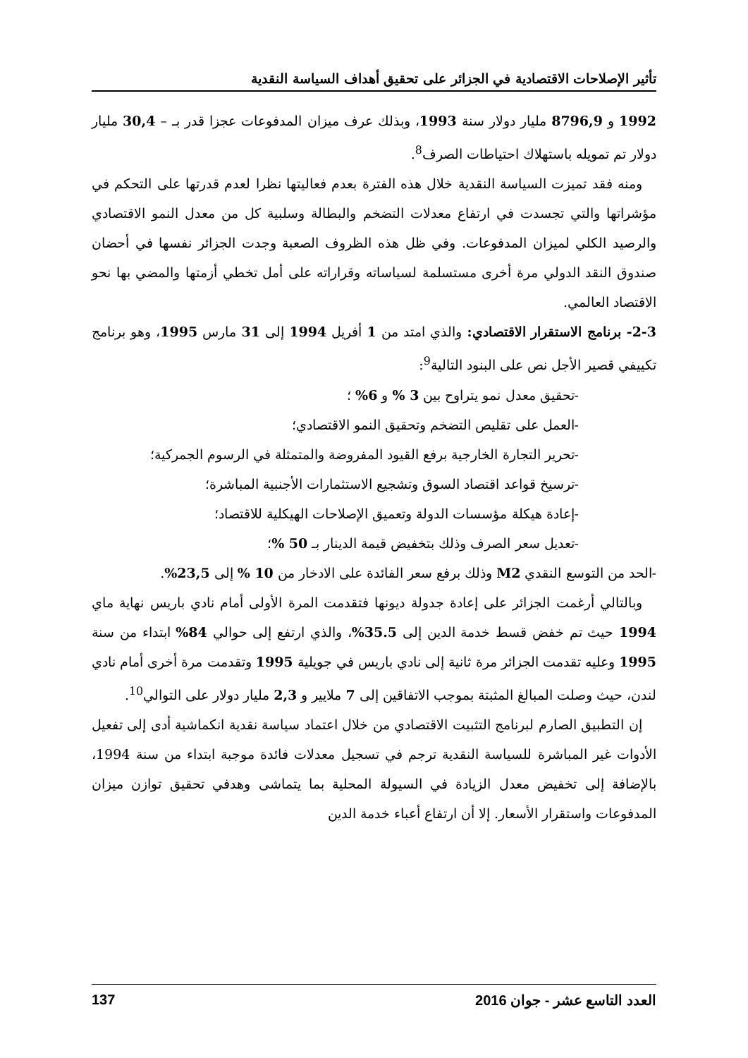تأثير الإصلاحات الاقتصادية في الجزائر على تحقيق أهداف السياسة النقدية
1992 و 8796,9 مليار دولار سنة 1993، وبذلك عرف ميزان المدفوعات عجزا قدر بـ – 30,4 مليار دولار تم تمويله باستهلاك احتياطات الصرف<sup>8</sup>.
ومنه فقد تميزت السياسة النقدية خلال هذه الفترة بعدم فعاليتها نظرا لعدم قدرتها على التحكم في مؤشراتها والتي تجسدت في ارتفاع معدلات التضخم والبطالة وسلبية كل من معدل النمو الاقتصادي والرصيد الكلي لميزان المدفوعات. وفي ظل هذه الظروف الصعبة وجدت الجزائر نفسها في أحضان صندوق النقد الدولي مرة أخرى مستسلمة لسياساته وقراراته على أمل تخطي أزمتها والمضي بها نحو الاقتصاد العالمي.
2-3- برنامج الاستقرار الاقتصادي: والذي امتد من 1 أفريل 1994 إلى 31 مارس 1995، وهو برنامج تكييفي قصير الأجل نص على البنود التالية<sup>9</sup>:
-تحقيق معدل نمو يتراوح بين 3 % و 6% ؛
-العمل على تقليص التضخم وتحقيق النمو الاقتصادي؛
-تحرير التجارة الخارجية برفع القيود المفروضة والمتمثلة في الرسوم الجمركية؛
-ترسيخ قواعد اقتصاد السوق وتشجيع الاستثمارات الأجنبية المباشرة؛
-إعادة هيكلة مؤسسات الدولة وتعميق الإصلاحات الهيكلية للاقتصاد؛
-تعديل سعر الصرف وذلك بتخفيض قيمة الدينار بـ 50 %؛
-الحد من التوسع النقدي M2 وذلك برفع سعر الفائدة على الادخار من 10 % إلى 23,5%.
وبالتالي أرغمت الجزائر على إعادة جدولة ديونها فتقدمت المرة الأولى أمام نادي باريس نهاية ماي 1994 حيث تم خفض قسط خدمة الدين إلى 35.5%، والذي ارتفع إلى حوالي 84% ابتداء من سنة 1995 وعليه تقدمت الجزائر مرة ثانية إلى نادي باريس في جويلية 1995 وتقدمت مرة أخرى أمام نادي لندن، حيث وصلت المبالغ المثبتة بموجب الاتفاقين إلى 7 ملايير و 2,3 مليار دولار على التوالي<sup>10</sup>.
إن التطبيق الصارم لبرنامج التثبيت الاقتصادي من خلال اعتماد سياسة نقدية انكماشية أدى إلى تفعيل الأدوات غير المباشرة للسياسة النقدية ترجم في تسجيل معدلات فائدة موجبة ابتداء من سنة 1994، بالإضافة إلى تخفيض معدل الزيادة في السيولة المحلية بما يتماشى وهدفي تحقيق توازن ميزان المدفوعات واستقرار الأسعار. إلا أن ارتفاع أعباء خدمة الدين
العدد التاسع عشر - جوان 2016 137